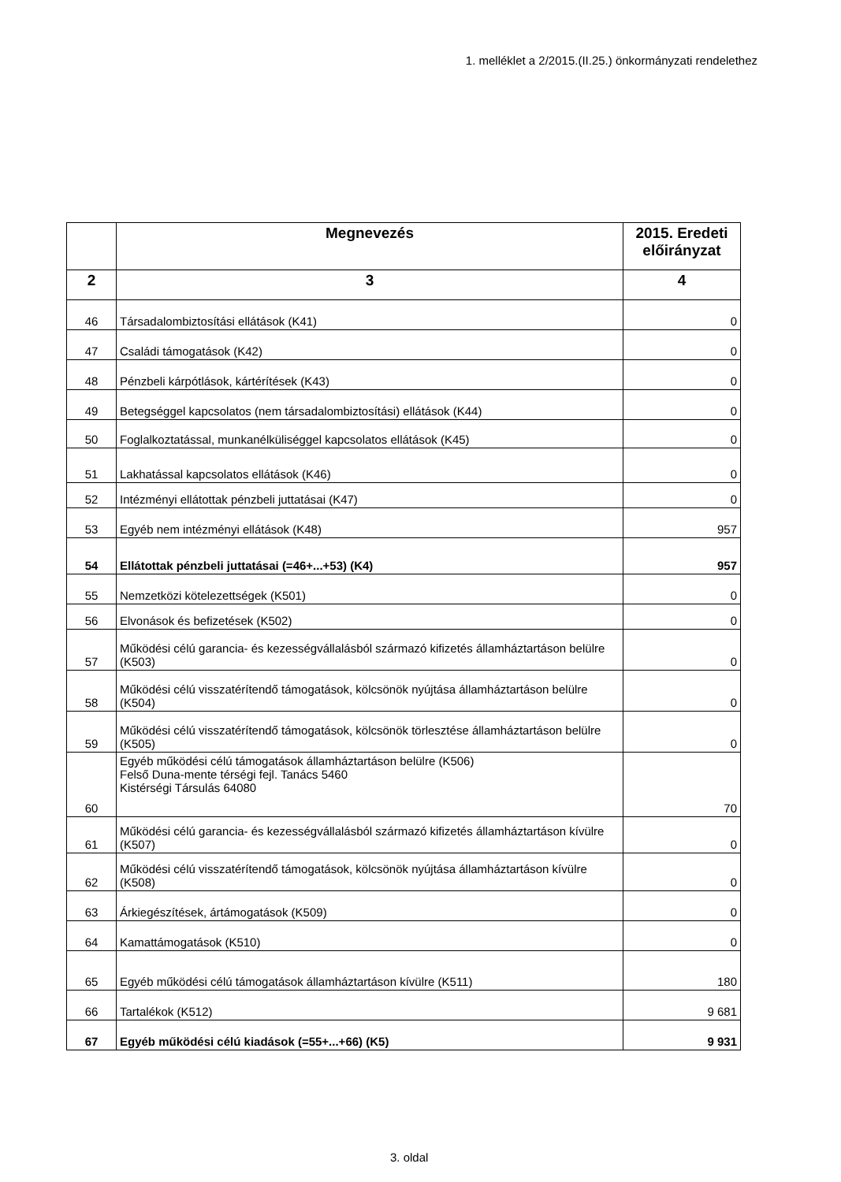1. melléklet a 2/2015.(II.25.) önkormányzati rendelethez
| | Megnevezés | 2015. Eredeti előirányzat |
| --- | --- | --- |
| 2 | 3 | 4 |
| 46 | Társadalombiztosítási ellátások (K41) | 0 |
| 47 | Családi támogatások (K42) | 0 |
| 48 | Pénzbeli kárpótlások, kártérítések (K43) | 0 |
| 49 | Betegséggel kapcsolatos (nem társadalombiztosítási) ellátások (K44) | 0 |
| 50 | Foglalkoztatással, munkanélküliséggel kapcsolatos ellátások (K45) | 0 |
| 51 | Lakhatással kapcsolatos ellátások (K46) | 0 |
| 52 | Intézményi ellátottak pénzbeli juttatásai (K47) | 0 |
| 53 | Egyéb nem intézményi ellátások (K48) | 957 |
| 54 | Ellátottak pénzbeli juttatásai (=46+...+53) (K4) | 957 |
| 55 | Nemzetközi kötelezettségek (K501) | 0 |
| 56 | Elvonások és befizetések (K502) | 0 |
| 57 | Működési célú garancia- és kezességvállalásból származó kifizetés államháztartáson belülre (K503) | 0 |
| 58 | Működési célú visszatérítendő támogatások, kölcsönök nyújtása államháztartáson belülre (K504) | 0 |
| 59 | Működési célú visszatérítendő támogatások, kölcsönök törlesztése államháztartáson belülre (K505) | 0 |
| 60 | Egyéb működési célú támogatások államháztartáson belülre (K506) Felső Duna-mente térségi fejl. Tanács 5460 Kistérségi Társulás 64080 | 70 |
| 61 | Működési célú garancia- és kezességvállalásból származó kifizetés államháztartáson kívülre (K507) | 0 |
| 62 | Működési célú visszatérítendő támogatások, kölcsönök nyújtása államháztartáson kívülre (K508) | 0 |
| 63 | Árkiegészítések, ártámogatások (K509) | 0 |
| 64 | Kamattámogatások (K510) | 0 |
| 65 | Egyéb működési célú támogatások államháztartáson kívülre (K511) | 180 |
| 66 | Tartalékok (K512) | 9 681 |
| 67 | Egyéb működési célú kiadások (=55+...+66) (K5) | 9 931 |
3. oldal